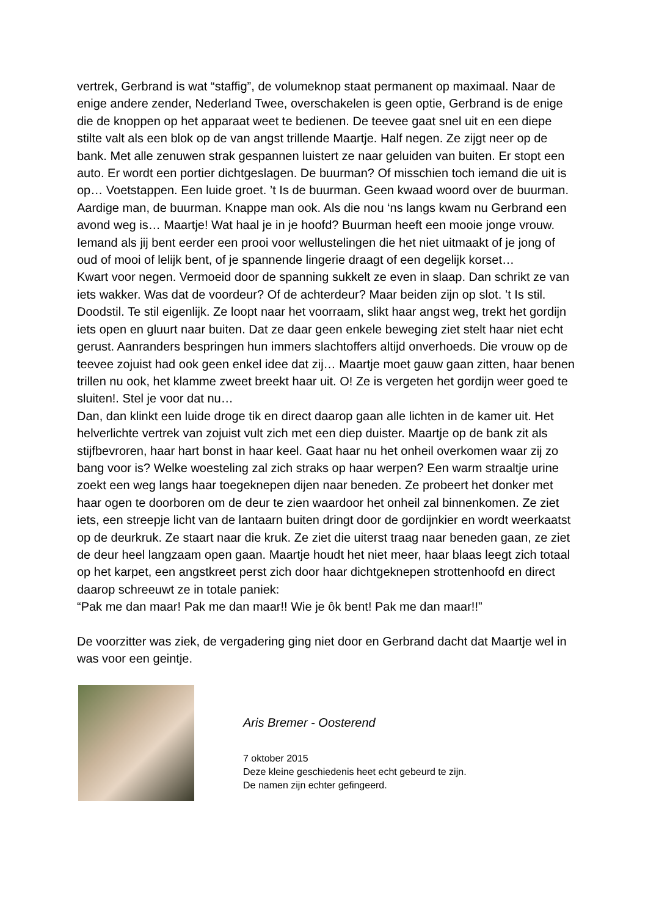vertrek, Gerbrand is wat “staffig”, de volumeknop staat permanent op maximaal. Naar de enige andere zender, Nederland Twee, overschakelen is geen optie, Gerbrand is de enige die de knoppen op het apparaat weet te bedienen. De teevee gaat snel uit en een diepe stilte valt als een blok op de van angst trillende Maartje. Half negen. Ze zijgt neer op de bank. Met alle zenuwen strak gespannen luistert ze naar geluiden van buiten. Er stopt een auto. Er wordt een portier dichtgeslagen. De buurman? Of misschien toch iemand die uit is op… Voetstappen. Een luide groet. ’t Is de buurman. Geen kwaad woord over de buurman. Aardige man, de buurman. Knappe man ook. Als die nou ‘ns langs kwam nu Gerbrand een avond weg is… Maartje! Wat haal je in je hoofd? Buurman heeft een mooie jonge vrouw. Iemand als jij bent eerder een prooi voor wellustelingen die het niet uitmaakt of je jong of oud of mooi of lelijk bent, of je spannende lingerie draagt of een degelijk korset…
Kwart voor negen. Vermoeid door de spanning sukkelt ze even in slaap. Dan schrikt ze van iets wakker. Was dat de voordeur? Of de achterdeur? Maar beiden zijn op slot. ’t Is stil. Doodstil. Te stil eigenlijk. Ze loopt naar het voorraam, slikt haar angst weg, trekt het gordijn iets open en gluurt naar buiten. Dat ze daar geen enkele beweging ziet stelt haar niet echt gerust. Aanranders bespringen hun immers slachtoffers altijd onverhoeds. Die vrouw op de teevee zojuist had ook geen enkel idee dat zij… Maartje moet gauw gaan zitten, haar benen trillen nu ook, het klamme zweet breekt haar uit. O! Ze is vergeten het gordijn weer goed te sluiten!. Stel je voor dat nu…
Dan, dan klinkt een luide droge tik en direct daarop gaan alle lichten in de kamer uit. Het helverlichte vertrek van zojuist vult zich met een diep duister. Maartje op de bank zit als stijfbevroren, haar hart bonst in haar keel. Gaat haar nu het onheil overkomen waar zij zo bang voor is? Welke woesteling zal zich straks op haar werpen? Een warm straaltje urine zoekt een weg langs haar toegeknepen dijen naar beneden. Ze probeert het donker met haar ogen te doorboren om de deur te zien waardoor het onheil zal binnenkomen. Ze ziet iets, een streepje licht van de lantaarn buiten dringt door de gordijnkier en wordt weerkaatst op de deurkruk. Ze staart naar die kruk. Ze ziet die uiterst traag naar beneden gaan, ze ziet de deur heel langzaam open gaan. Maartje houdt het niet meer, haar blaas leegt zich totaal op het karpet, een angstkreet perst zich door haar dichtgeknepen strottenhoofd en direct daarop schreeuwt ze in totale paniek:
“Pak me dan maar! Pak me dan maar!! Wie je ôk bent! Pak me dan maar!!”
De voorzitter was ziek, de vergadering ging niet door en Gerbrand dacht dat Maartje wel in was voor een geintje.
Aris Bremer - Oosterend
7 oktober 2015
Deze kleine geschiedenis heet echt gebeurd te zijn.
De namen zijn echter gefingeerd.